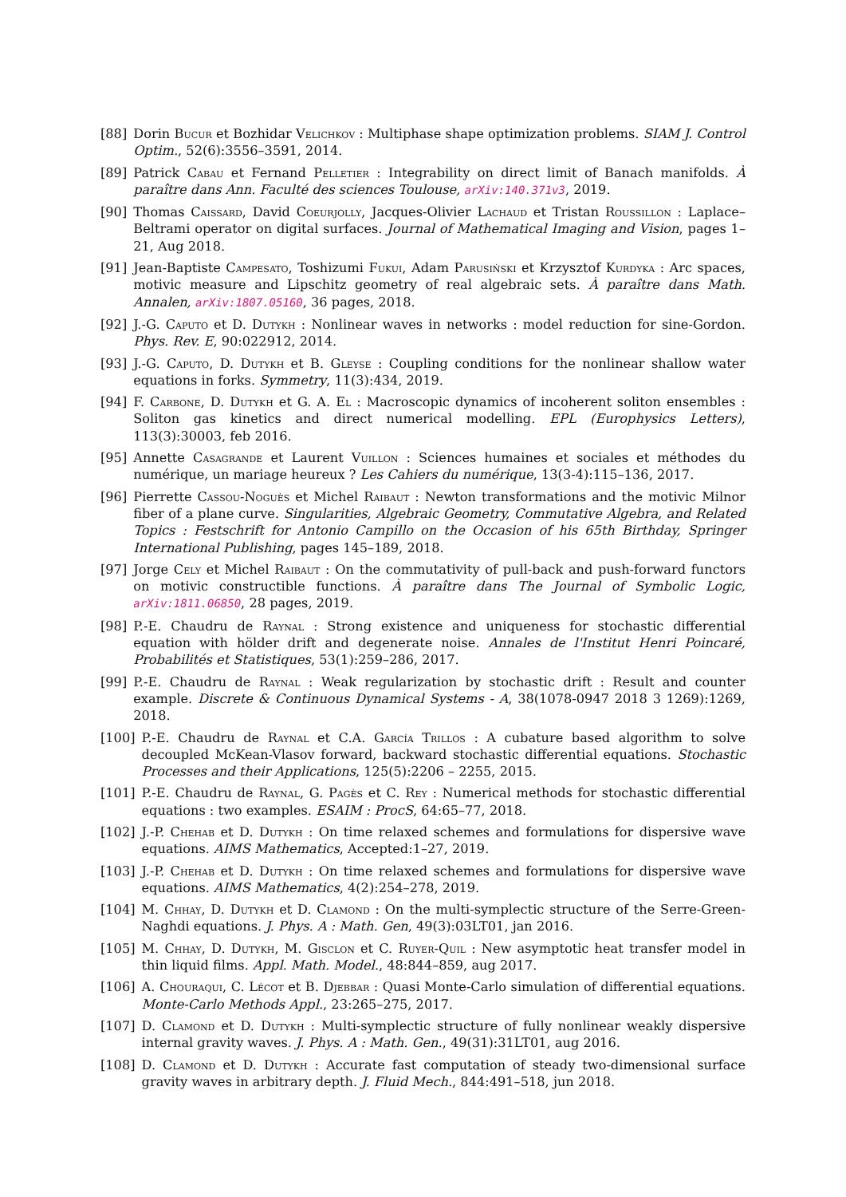[88] Dorin Bucur et Bozhidar Velichkov : Multiphase shape optimization problems. SIAM J. Control Optim., 52(6):3556–3591, 2014.
[89] Patrick Cabau et Fernand Pelletier : Integrability on direct limit of Banach manifolds. À paraître dans Ann. Faculté des sciences Toulouse, arXiv:140.371v3, 2019.
[90] Thomas Caissard, David Coeurjolly, Jacques-Olivier Lachaud et Tristan Roussillon : Laplace–Beltrami operator on digital surfaces. Journal of Mathematical Imaging and Vision, pages 1–21, Aug 2018.
[91] Jean-Baptiste Campesato, Toshizumi Fukui, Adam Parusiński et Krzysztof Kurdyka : Arc spaces, motivic measure and Lipschitz geometry of real algebraic sets. À paraître dans Math. Annalen, arXiv:1807.05160, 36 pages, 2018.
[92] J.-G. Caputo et D. Dutykh : Nonlinear waves in networks : model reduction for sine-Gordon. Phys. Rev. E, 90:022912, 2014.
[93] J.-G. Caputo, D. Dutykh et B. Gleyse : Coupling conditions for the nonlinear shallow water equations in forks. Symmetry, 11(3):434, 2019.
[94] F. Carbone, D. Dutykh et G. A. El : Macroscopic dynamics of incoherent soliton ensembles : Soliton gas kinetics and direct numerical modelling. EPL (Europhysics Letters), 113(3):30003, feb 2016.
[95] Annette Casagrande et Laurent Vuillon : Sciences humaines et sociales et méthodes du numérique, un mariage heureux ? Les Cahiers du numérique, 13(3-4):115–136, 2017.
[96] Pierrette Cassou-Noguès et Michel Raibaut : Newton transformations and the motivic Milnor fiber of a plane curve. Singularities, Algebraic Geometry, Commutative Algebra, and Related Topics : Festschrift for Antonio Campillo on the Occasion of his 65th Birthday, Springer International Publishing, pages 145–189, 2018.
[97] Jorge Cely et Michel Raibaut : On the commutativity of pull-back and push-forward functors on motivic constructible functions. À paraître dans The Journal of Symbolic Logic, arXiv:1811.06850, 28 pages, 2019.
[98] P.-E. Chaudru de Raynal : Strong existence and uniqueness for stochastic differential equation with hölder drift and degenerate noise. Annales de l'Institut Henri Poincaré, Probabilités et Statistiques, 53(1):259–286, 2017.
[99] P.-E. Chaudru de Raynal : Weak regularization by stochastic drift : Result and counter example. Discrete & Continuous Dynamical Systems - A, 38(1078-0947 2018 3 1269):1269, 2018.
[100] P.-E. Chaudru de Raynal et C.A. García Trillos : A cubature based algorithm to solve decoupled McKean-Vlasov forward, backward stochastic differential equations. Stochastic Processes and their Applications, 125(5):2206 – 2255, 2015.
[101] P.-E. Chaudru de Raynal, G. Pagès et C. Rey : Numerical methods for stochastic differential equations : two examples. ESAIM : ProcS, 64:65–77, 2018.
[102] J.-P. Chehab et D. Dutykh : On time relaxed schemes and formulations for dispersive wave equations. AIMS Mathematics, Accepted:1–27, 2019.
[103] J.-P. Chehab et D. Dutykh : On time relaxed schemes and formulations for dispersive wave equations. AIMS Mathematics, 4(2):254–278, 2019.
[104] M. Chhay, D. Dutykh et D. Clamond : On the multi-symplectic structure of the Serre-Green-Naghdi equations. J. Phys. A : Math. Gen, 49(3):03LT01, jan 2016.
[105] M. Chhay, D. Dutykh, M. Gisclon et C. Ruyer-Quil : New asymptotic heat transfer model in thin liquid films. Appl. Math. Model., 48:844–859, aug 2017.
[106] A. Chouraqui, C. Lécot et B. Djebbar : Quasi Monte-Carlo simulation of differential equations. Monte-Carlo Methods Appl., 23:265–275, 2017.
[107] D. Clamond et D. Dutykh : Multi-symplectic structure of fully nonlinear weakly dispersive internal gravity waves. J. Phys. A : Math. Gen., 49(31):31LT01, aug 2016.
[108] D. Clamond et D. Dutykh : Accurate fast computation of steady two-dimensional surface gravity waves in arbitrary depth. J. Fluid Mech., 844:491–518, jun 2018.